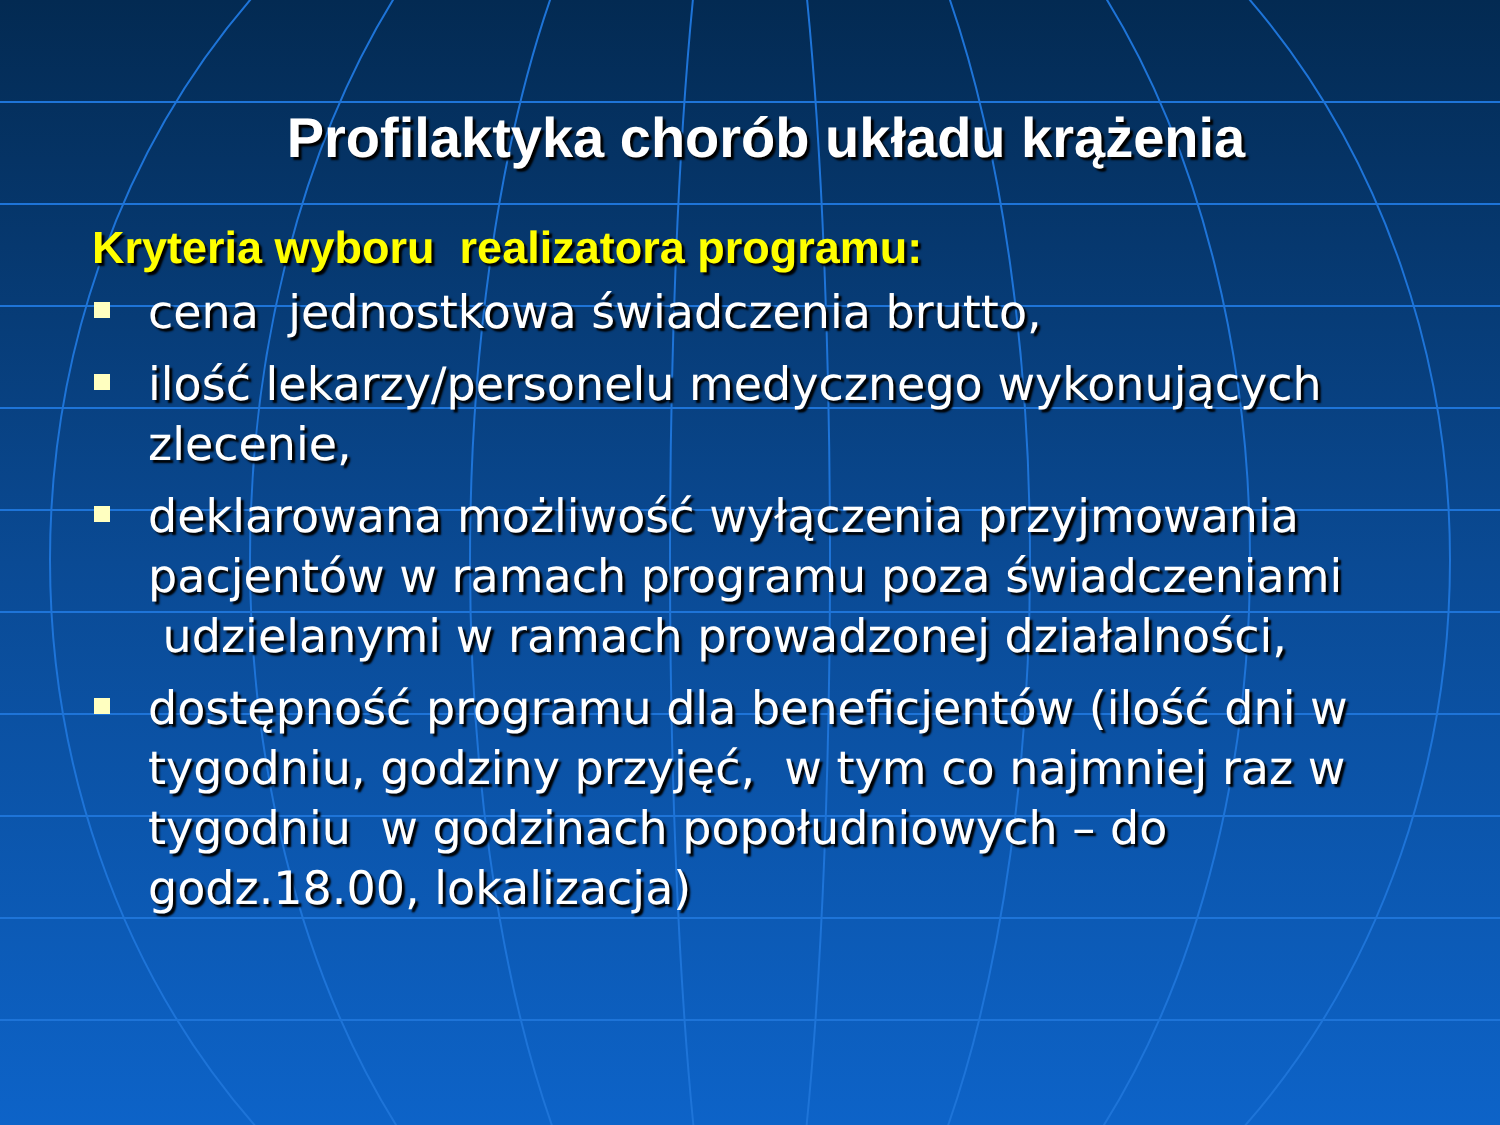Profilaktyka chorób układu krążenia
Kryteria wyboru realizatora programu:
cena jednostkowa świadczenia brutto,
ilość lekarzy/personelu medycznego wykonujących zlecenie,
deklarowana możliwość wyłączenia przyjmowania pacjentów w ramach programu poza świadczeniami udzielanymi w ramach prowadzonej działalności,
dostępność programu dla beneficjentów (ilość dni w tygodniu, godziny przyjęć, w tym co najmniej raz w tygodniu w godzinach popołudniowych – do godz.18.00, lokalizacja)